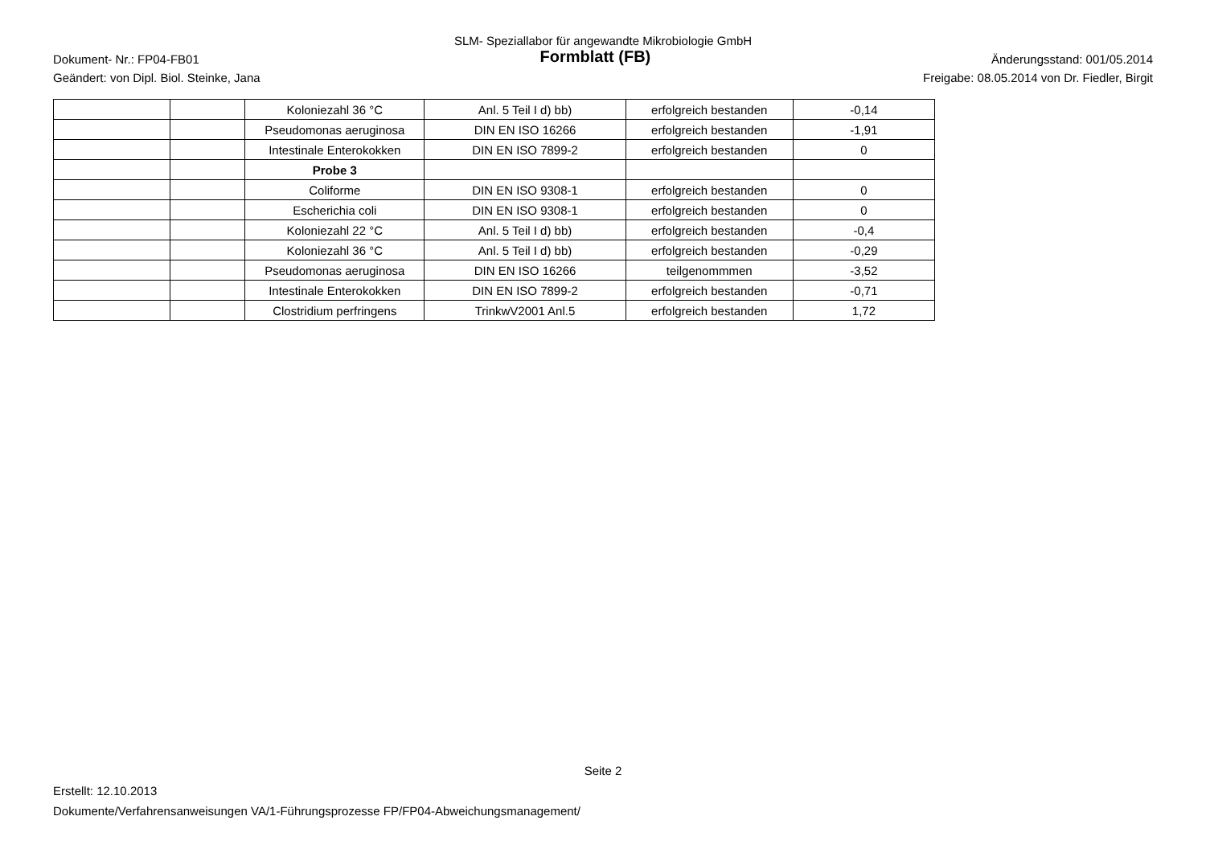SLM- Speziallabor für angewandte Mikrobiologie GmbH
Dokument- Nr.: FP04-FB01 Formblatt (FB) Änderungsstand: 001/05.2014
Geändert: von Dipl. Biol. Steinke, Jana Freigabe: 08.05.2014 von Dr. Fiedler, Birgit
| | | Koloniezahl 36 °C | Anl. 5 Teil I d) bb) | erfolgreich bestanden | -0,14 |
| | | Pseudomonas aeruginosa | DIN EN ISO 16266 | erfolgreich bestanden | -1,91 |
| | | Intestinale Enterokokken | DIN EN ISO 7899-2 | erfolgreich bestanden | 0 |
| | | Probe 3 | | | |
| | | Coliforme | DIN EN ISO 9308-1 | erfolgreich bestanden | 0 |
| | | Escherichia coli | DIN EN ISO 9308-1 | erfolgreich bestanden | 0 |
| | | Koloniezahl 22 °C | Anl. 5 Teil I d) bb) | erfolgreich bestanden | -0,4 |
| | | Koloniezahl 36 °C | Anl. 5 Teil I d) bb) | erfolgreich bestanden | -0,29 |
| | | Pseudomonas aeruginosa | DIN EN ISO 16266 | teilgenommmen | -3,52 |
| | | Intestinale Enterokokken | DIN EN ISO 7899-2 | erfolgreich bestanden | -0,71 |
| | | Clostridium perfringens | TrinkwV2001 Anl.5 | erfolgreich bestanden | 1,72 |
Seite 2
Erstellt: 12.10.2013
Dokumente/Verfahrensanweisungen VA/1-Führungsprozesse FP/FP04-Abweichungsmanagement/